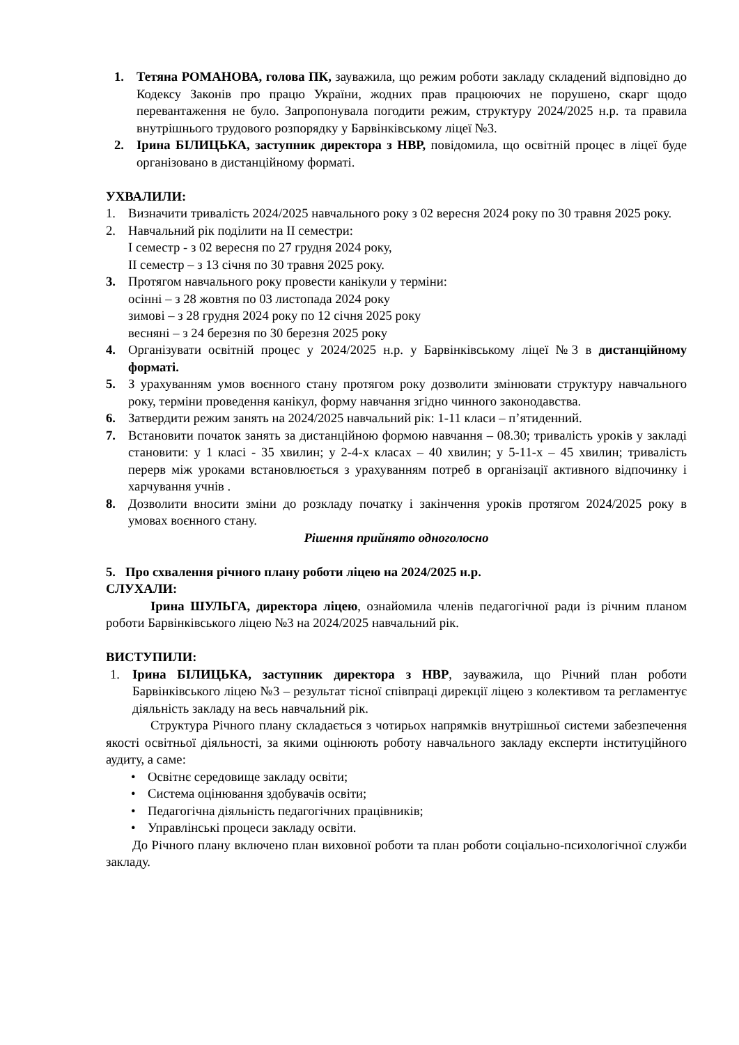1. Тетяна РОМАНОВА, голова ПК, зауважила, що режим роботи закладу складений відповідно до Кодексу Законів про працю України, жодних прав працюючих не порушено, скарг щодо перевантаження не було. Запропонувала погодити режим, структуру 2024/2025 н.р. та правила внутрішнього трудового розпорядку у Барвінківському ліцеї №3.
2. Ірина БІЛИЦЬКА, заступник директора з НВР, повідомила, що освітній процес в ліцеї буде організовано в дистанційному форматі.
УХВАЛИЛИ:
1. Визначити тривалість 2024/2025 навчального року з 02 вересня 2024 року по 30 травня 2025 року.
2. Навчальний рік поділити на ІІ семестри:
І семестр - з 02 вересня по 27 грудня 2024 року,
ІІ семестр – з 13 січня по 30 травня 2025 року.
3. Протягом навчального року провести канікули у терміни:
осінні – з 28 жовтня по 03 листопада 2024 року
зимові – з 28 грудня 2024 року по 12 січня 2025 року
весняні – з 24 березня по 30 березня 2025 року
4. Організувати освітній процес у 2024/2025 н.р. у Барвінківському ліцеї №3 в дистанційному форматі.
5. З урахуванням умов воєнного стану протягом року дозволити змінювати структуру навчального року, терміни проведення канікул, форму навчання згідно чинного законодавства.
6. Затвердити режим занять на 2024/2025 навчальний рік: 1-11 класи – п’ятиденний.
7. Встановити початок занять за дистанційною формою навчання – 08.30; тривалість уроків у закладі становити: у 1 класі - 35 хвилин; у 2-4-х класах – 40 хвилин; у 5-11-х – 45 хвилин; тривалість перерв між уроками встановлюється з урахуванням потреб в організації активного відпочинку і харчування учнів .
8. Дозволити вносити зміни до розкладу початку і закінчення уроків протягом 2024/2025 року в умовах воєнного стану.
Рішення прийнято одноголосно
5. Про схвалення річного плану роботи ліцею на 2024/2025 н.р.
СЛУХАЛИ:
Ірина ШУЛЬГА, директора ліцею, ознайомила членів педагогічної ради із річним планом роботи Барвінківського ліцею №3 на 2024/2025 навчальний рік.
ВИСТУПИЛИ:
1. Ірина БІЛИЦЬКА, заступник директора з НВР, зауважила, що Річний план роботи Барвінківського ліцею №3 – результат тісної співпраці дирекції ліцею з колективом та регламентує діяльність закладу на весь навчальний рік.
Структура Річного плану складається з чотирьох напрямків внутрішньої системи забезпечення якості освітньої діяльності, за якими оцінюють роботу навчального закладу експерти інституційного аудиту, а саме:
• Освітнє середовище закладу освіти;
• Система оцінювання здобувачів освіти;
• Педагогічна діяльність педагогічних працівників;
• Управлінські процеси закладу освіти.
До Річного плану включено план виховної роботи та план роботи соціально-психологічної служби закладу.